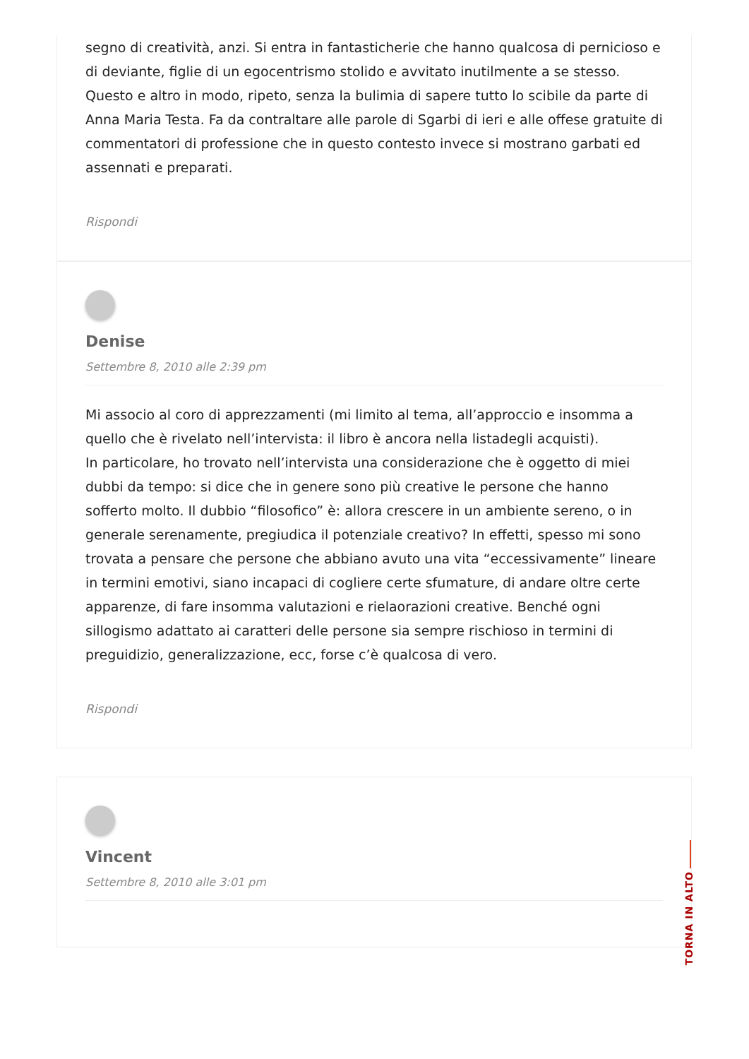segno di creatività, anzi. Si entra in fantasticherie che hanno qualcosa di pernicioso e di deviante, figlie di un egocentrismo stolido e avvitato inutilmente a se stesso. Questo e altro in modo, ripeto, senza la bulimia di sapere tutto lo scibile da parte di Anna Maria Testa. Fa da contraltare alle parole di Sgarbi di ieri e alle offese gratuite di commentatori di professione che in questo contesto invece si mostrano garbati ed assennati e preparati.
Rispondi
Denise
Settembre 8, 2010 alle 2:39 pm
Mi associo al coro di apprezzamenti (mi limito al tema, all’approccio e insomma a quello che è rivelato nell’intervista: il libro è ancora nella listadegli acquisti).
In particolare, ho trovato nell’intervista una considerazione che è oggetto di miei dubbi da tempo: si dice che in genere sono più creative le persone che hanno sofferto molto. Il dubbio “filosofico” è: allora crescere in un ambiente sereno, o in generale serenamente, pregiudica il potenziale creativo? In effetti, spesso mi sono trovata a pensare che persone che abbiano avuto una vita “eccessivamente” lineare in termini emotivi, siano incapaci di cogliere certe sfumature, di andare oltre certe apparenze, di fare insomma valutazioni e rielaorazioni creative. Benché ogni sillogismo adattato ai caratteri delle persone sia sempre rischioso in termini di preguidizio, generalizzazione, ecc, forse c’è qualcosa di vero.
Rispondi
Vincent
Settembre 8, 2010 alle 3:01 pm
TORNA IN ALTO